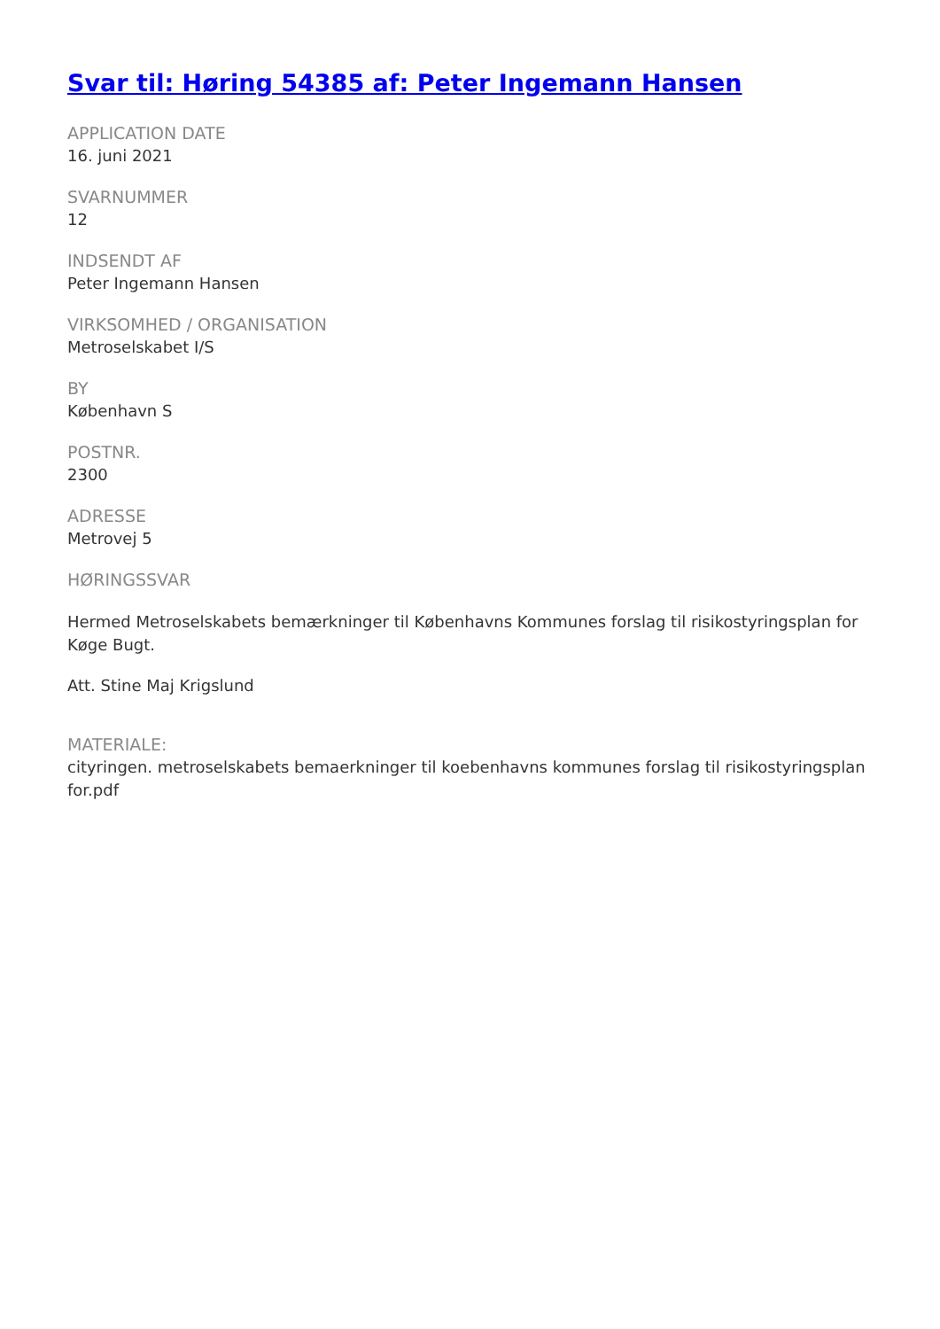Svar til: Høring 54385 af: Peter Ingemann Hansen
APPLICATION DATE
16. juni 2021
SVARNUMMER
12
INDSENDT AF
Peter Ingemann Hansen
VIRKSOMHED / ORGANISATION
Metroselskabet I/S
BY
København S
POSTNR.
2300
ADRESSE
Metrovej 5
HØRINGSSVAR
Hermed Metroselskabets bemærkninger til Københavns Kommunes forslag til risikostyringsplan for Køge Bugt.
Att. Stine Maj Krigslund
MATERIALE:
cityringen. metroselskabets bemaerkninger til koebenhavns kommunes forslag til risikostyringsplan for.pdf